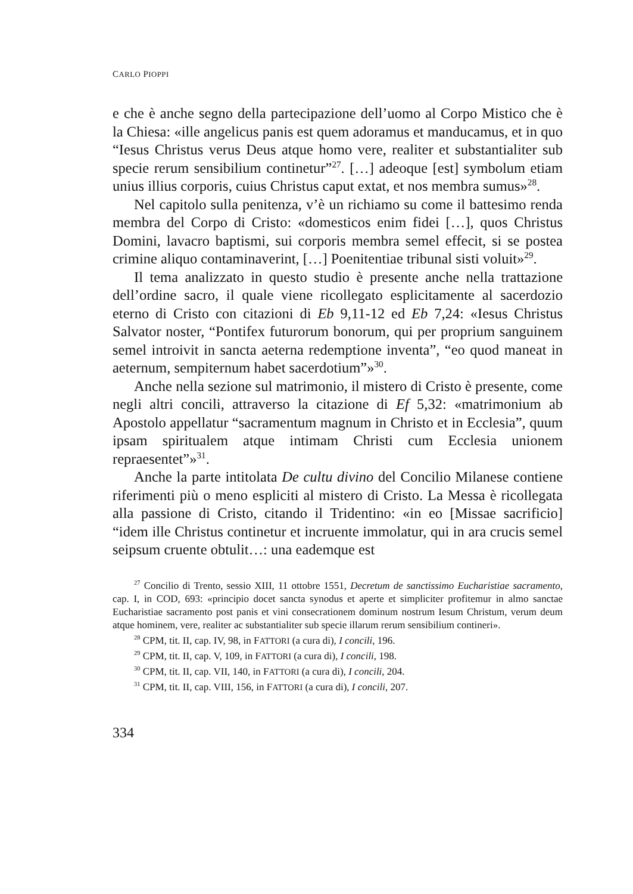CARLO PIOPPI
e che è anche segno della partecipazione dell’uomo al Corpo Mistico che è la Chiesa: «ille angelicus panis est quem adoramus et manducamus, et in quo “Iesus Christus verus Deus atque homo vere, realiter et substantialiter sub specie rerum sensibilium continetur”<sup>27</sup>. […] adeoque [est] symbolum etiam unius illius corporis, cuius Christus caput extat, et nos membra sumus»<sup>28</sup>.
Nel capitolo sulla penitenza, v’è un richiamo su come il battesimo renda membra del Corpo di Cristo: «domesticos enim fidei […], quos Christus Domini, lavacro baptismi, sui corporis membra semel effecit, si se postea crimine aliquo contaminaverint, […] Poenitentiae tribunal sisti voluit»<sup>29</sup>.
Il tema analizzato in questo studio è presente anche nella trattazione dell’ordine sacro, il quale viene ricollegato esplicitamente al sacerdozio eterno di Cristo con citazioni di Eb 9,11-12 ed Eb 7,24: «Iesus Christus Salvator noster, “Pontifex futurorum bonorum, qui per proprium sanguinem semel introivit in sancta aeterna redemptione inventa”, “eo quod maneat in aeternum, sempiternum habet sacerdotium”»<sup>30</sup>.
Anche nella sezione sul matrimonio, il mistero di Cristo è presente, come negli altri concili, attraverso la citazione di Ef 5,32: «matrimonium ab Apostolo appellatur “sacramentum magnum in Christo et in Ecclesia”, quum ipsam spiritualem atque intimam Christi cum Ecclesia unionem repraesentet”»<sup>31</sup>.
Anche la parte intitolata De cultu divino del Concilio Milanese contiene riferimenti più o meno espliciti al mistero di Cristo. La Messa è ricollegata alla passione di Cristo, citando il Tridentino: «in eo [Missae sacrificio] “idem ille Christus continetur et incruente immolatur, qui in ara crucis semel seipsum cruente obtulit…: una eademque est
<sup>27</sup> Concilio di Trento, sessio XIII, 11 ottobre 1551, Decretum de sanctissimo Eucharistiae sacramento, cap. I, in COD, 693: «principio docet sancta synodus et aperte et simpliciter profitemur in almo sanctae Eucharistiae sacramento post panis et vini consecrationem dominum nostrum Iesum Christum, verum deum atque hominem, vere, realiter ac substantialiter sub specie illarum rerum sensibilium contineri».
<sup>28</sup> CPM, tit. II, cap. IV, 98, in FATTORI (a cura di), I concili, 196.
<sup>29</sup> CPM, tit. II, cap. V, 109, in FATTORI (a cura di), I concili, 198.
<sup>30</sup> CPM, tit. II, cap. VII, 140, in FATTORI (a cura di), I concili, 204.
<sup>31</sup> CPM, tit. II, cap. VIII, 156, in FATTORI (a cura di), I concili, 207.
334